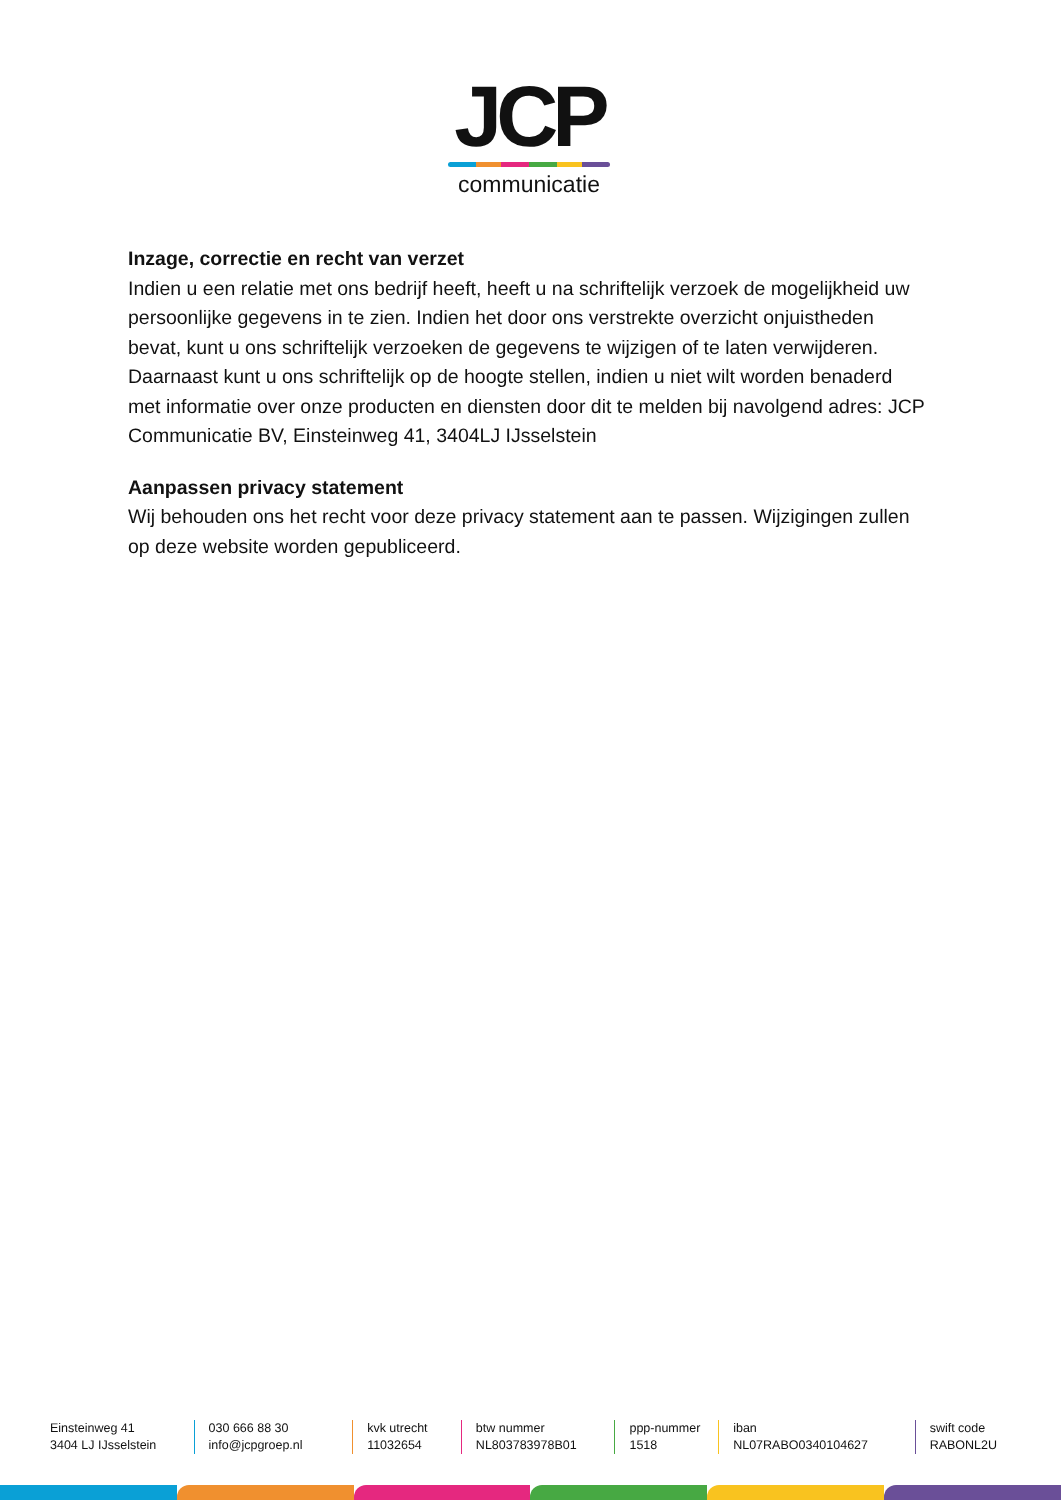JCP
communicatie
Inzage, correctie en recht van verzet
Indien u een relatie met ons bedrijf heeft, heeft u na schriftelijk verzoek de mogelijkheid uw persoonlijke gegevens in te zien. Indien het door ons verstrekte overzicht onjuistheden bevat, kunt u ons schriftelijk verzoeken de gegevens te wijzigen of te laten verwijderen. Daarnaast kunt u ons schriftelijk op de hoogte stellen, indien u niet wilt worden benaderd met informatie over onze producten en diensten door dit te melden bij navolgend adres: JCP Communicatie BV, Einsteinweg 41, 3404LJ IJsselstein
Aanpassen privacy statement
Wij behouden ons het recht voor deze privacy statement aan te passen. Wijzigingen zullen op deze website worden gepubliceerd.
Einsteinweg 41
3404 LJ IJsselstein
030 666 88 30
info@jcpgroep.nl
kvk utrecht
11032654
btw nummer
NL803783978B01
ppp-nummer
1518
iban
NL07RABO0340104627
swift code
RABONL2U